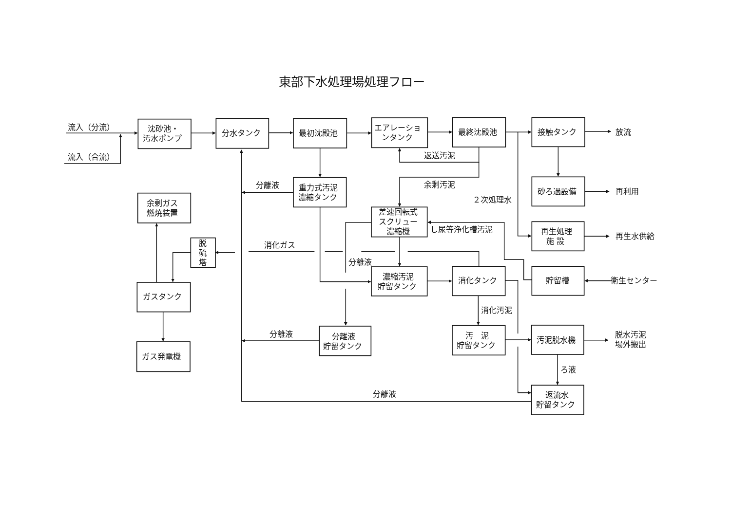東部下水処理場処理フロー
流入（分流）
流入（合流）
沈砂池・
汚水ポンプ
分水タンク
最初沈殿池
エアレーショ
ンタンク
最終沈殿池
接触タンク
放流
返送汚泥
重力式汚泥
濃縮タンク
分離液
余剰汚泥
砂ろ過設備
再利用
余剰ガス
燃焼装置
２次処理水
差速回転式
スクリュー
濃縮機
し尿等浄化槽汚泥
再生処理
施 設
再生水供給
脱
硫
塔
消化ガス
分離液
濃縮汚泥
貯留タンク
消化タンク
貯留槽
衛生センター
ガスタンク
消化汚泥
分離液
分離液
貯留タンク
汚　泥
貯留タンク
汚泥脱水機
脱水汚泥
場外搬出
ガス発電機
ろ液
分離液
返流水
貯留タンク